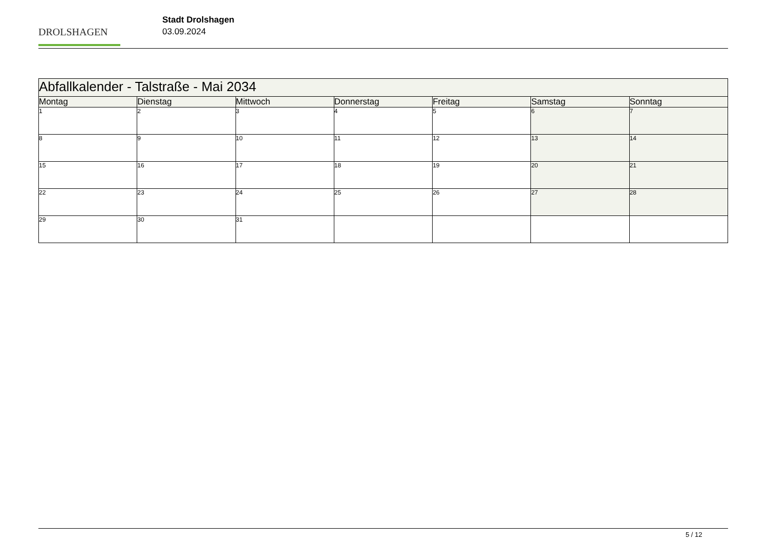DROLSHAGEN
Stadt Drolshagen
03.09.2024
| Abfallkalender - Talstraße - Mai 2034 | | | | | | |
| Montag | Dienstag | Mittwoch | Donnerstag | Freitag | Samstag | Sonntag |
| 1 | 2 | 3 | 4 | 5 | 6 | 7 |
| 8 | 9 | 10 | 11 | 12 | 13 | 14 |
| 15 | 16 | 17 | 18 | 19 | 20 | 21 |
| 22 | 23 | 24 | 25 | 26 | 27 | 28 |
| 29 | 30 | 31 | | | | |
5 / 12